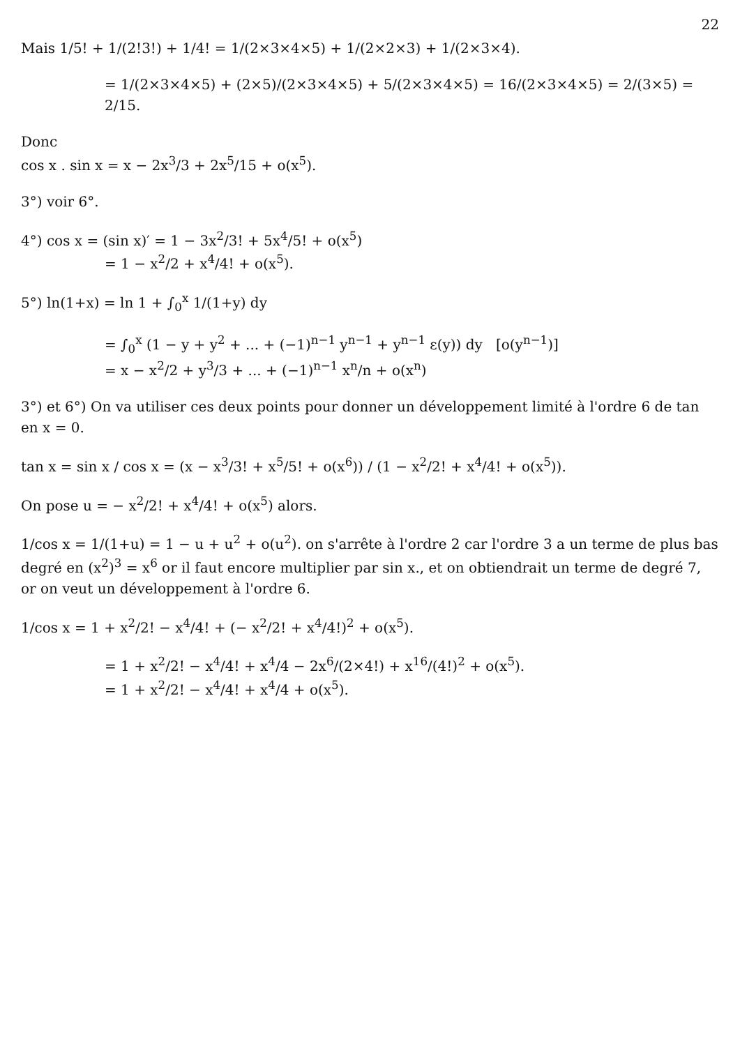22
Mais 1/5! + 1/(2!3!) + 1/4! = 1/(2×3×4×5) + 1/(2×2×3) + 1/(2×3×4).
= 1/(2×3×4×5) + (2×5)/(2×3×4×5) + 5/(2×3×4×5) = 16/(2×3×4×5) = 2/(3×5) = 2/15.
Donc
cos x . sin x = x − 2x<sup>3</sup>/3 + 2x<sup>5</sup>/15 + o(x<sup>5</sup>).
3°) voir 6°.
4°) cos x = (sin x)′ = 1 − 3x<sup>2</sup>/3! + 5x<sup>4</sup>/5! + o(x<sup>5</sup>)
= 1 − x<sup>2</sup>/2 + x<sup>4</sup>/4! + o(x<sup>5</sup>).
5°) ln(1+x) = ln 1 + ∫<sub>0</sub><sup>x</sup> 1/(1+y) dy
= ∫<sub>0</sub><sup>x</sup> (1 − y + y<sup>2</sup> + ... + (−1)<sup>n−1</sup> y<sup>n−1</sup> + y<sup>n−1</sup> ε(y)) dy [o(y<sup>n−1</sup>)]
= x − x<sup>2</sup>/2 + y<sup>3</sup>/3 + ... + (−1)<sup>n−1</sup> x<sup>n</sup>/n + o(x<sup>n</sup>)
3°) et 6°) On va utiliser ces deux points pour donner un développement limité à l'ordre 6 de tan en x = 0.
tan x = sin x / cos x = (x − x<sup>3</sup>/3! + x<sup>5</sup>/5! + o(x<sup>6</sup>)) / (1 − x<sup>2</sup>/2! + x<sup>4</sup>/4! + o(x<sup>5</sup>)).
On pose u = − x<sup>2</sup>/2! + x<sup>4</sup>/4! + o(x<sup>5</sup>) alors.
1/cos x = 1/(1+u) = 1 − u + u<sup>2</sup> + o(u<sup>2</sup>). on s'arrête à l'ordre 2 car l'ordre 3 a un terme de plus bas degré en (x<sup>2</sup>)<sup>3</sup> = x<sup>6</sup> or il faut encore multiplier par sin x., et on obtiendrait un terme de degré 7, or on veut un développement à l'ordre 6.
1/cos x = 1 + x<sup>2</sup>/2! − x<sup>4</sup>/4! + (− x<sup>2</sup>/2! + x<sup>4</sup>/4!)<sup>2</sup> + o(x<sup>5</sup>).
= 1 + x<sup>2</sup>/2! − x<sup>4</sup>/4! + x<sup>4</sup>/4 − 2x<sup>6</sup>/(2×4!) + x<sup>16</sup>/(4!)<sup>2</sup> + o(x<sup>5</sup>).
= 1 + x<sup>2</sup>/2! − x<sup>4</sup>/4! + x<sup>4</sup>/4 + o(x<sup>5</sup>).